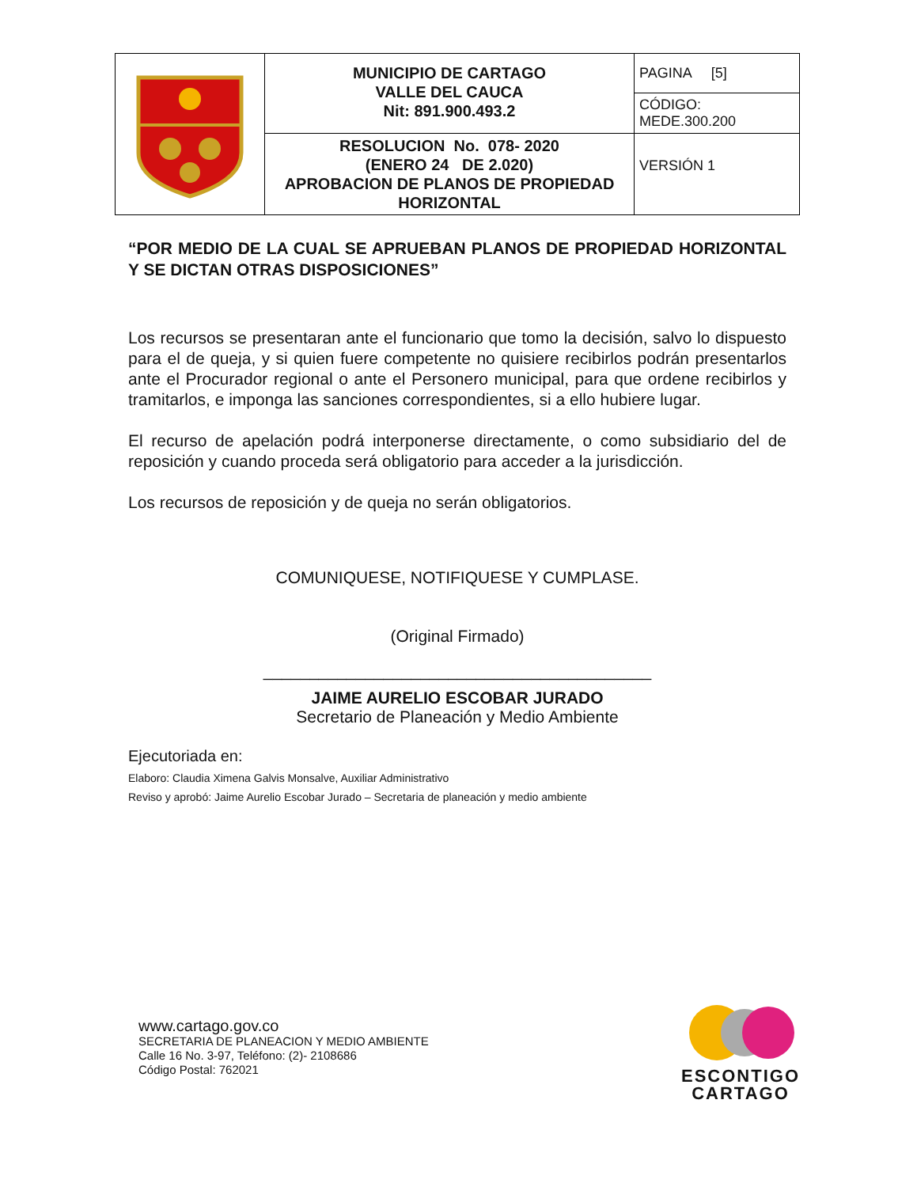| | MUNICIPIO DE CARTAGO VALLE DEL CAUCA Nit: 891.900.493.2 | PAGINA [5] CÓDIGO: MEDE.300.200 |
| | RESOLUCION No. 078- 2020 (ENERO 24 DE 2.020) APROBACION DE PLANOS DE PROPIEDAD HORIZONTAL | VERSIÓN 1 |
“POR MEDIO DE LA CUAL SE APRUEBAN PLANOS DE PROPIEDAD HORIZONTAL Y SE DICTAN OTRAS DISPOSICIONES”
Los recursos se presentaran ante el funcionario que tomo la decisión, salvo lo dispuesto para el de queja, y si quien fuere competente no quisiere recibirlos podrán presentarlos ante el Procurador regional o ante el Personero municipal, para que ordene recibirlos y tramitarlos, e imponga las sanciones correspondientes, si a ello hubiere lugar.
El recurso de apelación podrá interponerse directamente, o como subsidiario del de reposición y cuando proceda será obligatorio para acceder a la jurisdicción.
Los recursos de reposición y de queja no serán obligatorios.
COMUNIQUESE, NOTIFIQUESE Y CUMPLASE.
(Original Firmado)
__________________________________________
JAIME AURELIO ESCOBAR JURADO
Secretario de Planeación y Medio Ambiente
Ejecutoriada en:
Elaboro: Claudia Ximena Galvis Monsalve, Auxiliar Administrativo
Reviso y aprobó: Jaime Aurelio Escobar Jurado – Secretaria de planeación y medio ambiente
www.cartago.gov.co
SECRETARIA DE PLANEACION Y MEDIO AMBIENTE
Calle 16 No. 3-97, Teléfono: (2)- 2108686
Código Postal: 762021
ESCONTIGO
CARTAGO